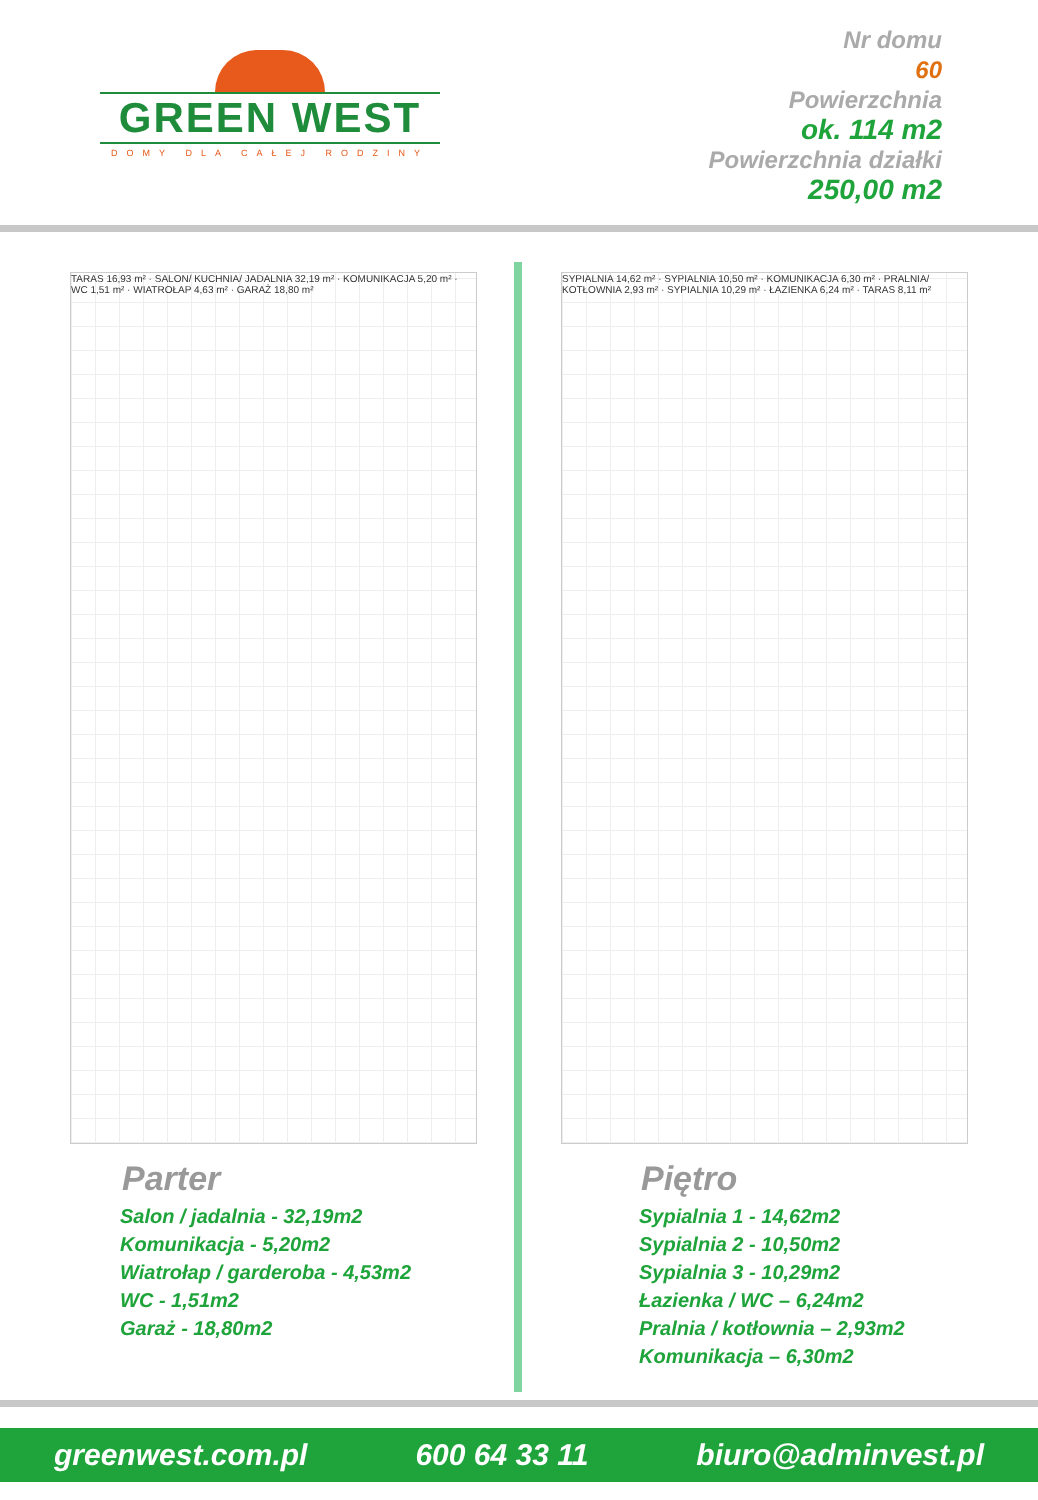GREEN WEST
DOMY DLA CAŁEJ RODZINY
Nr domu
60
Powierzchnia
ok. 114 m2
Powierzchnia działki
250,00 m2
TARAS 16,93 m² · SALON/ KUCHNIA/ JADALNIA 32,19 m² · KOMUNIKACJA 5,20 m² · WC 1,51 m² · WIATROŁAP 4,63 m² · GARAŻ 18,80 m²
Parter
Salon / jadalnia - 32,19m2
Komunikacja - 5,20m2
Wiatrołap / garderoba - 4,53m2
WC - 1,51m2
Garaż - 18,80m2
SYPIALNIA 14,62 m² · SYPIALNIA 10,50 m² · KOMUNIKACJA 6,30 m² · PRALNIA/ KOTŁOWNIA 2,93 m² · SYPIALNIA 10,29 m² · ŁAZIENKA 6,24 m² · TARAS 8,11 m²
Piętro
Sypialnia 1 - 14,62m2
Sypialnia 2 - 10,50m2
Sypialnia 3 - 10,29m2
Łazienka / WC – 6,24m2
Pralnia / kotłownia – 2,93m2
Komunikacja – 6,30m2
greenwest.com.pl 600 64 33 11 biuro@adminvest.pl